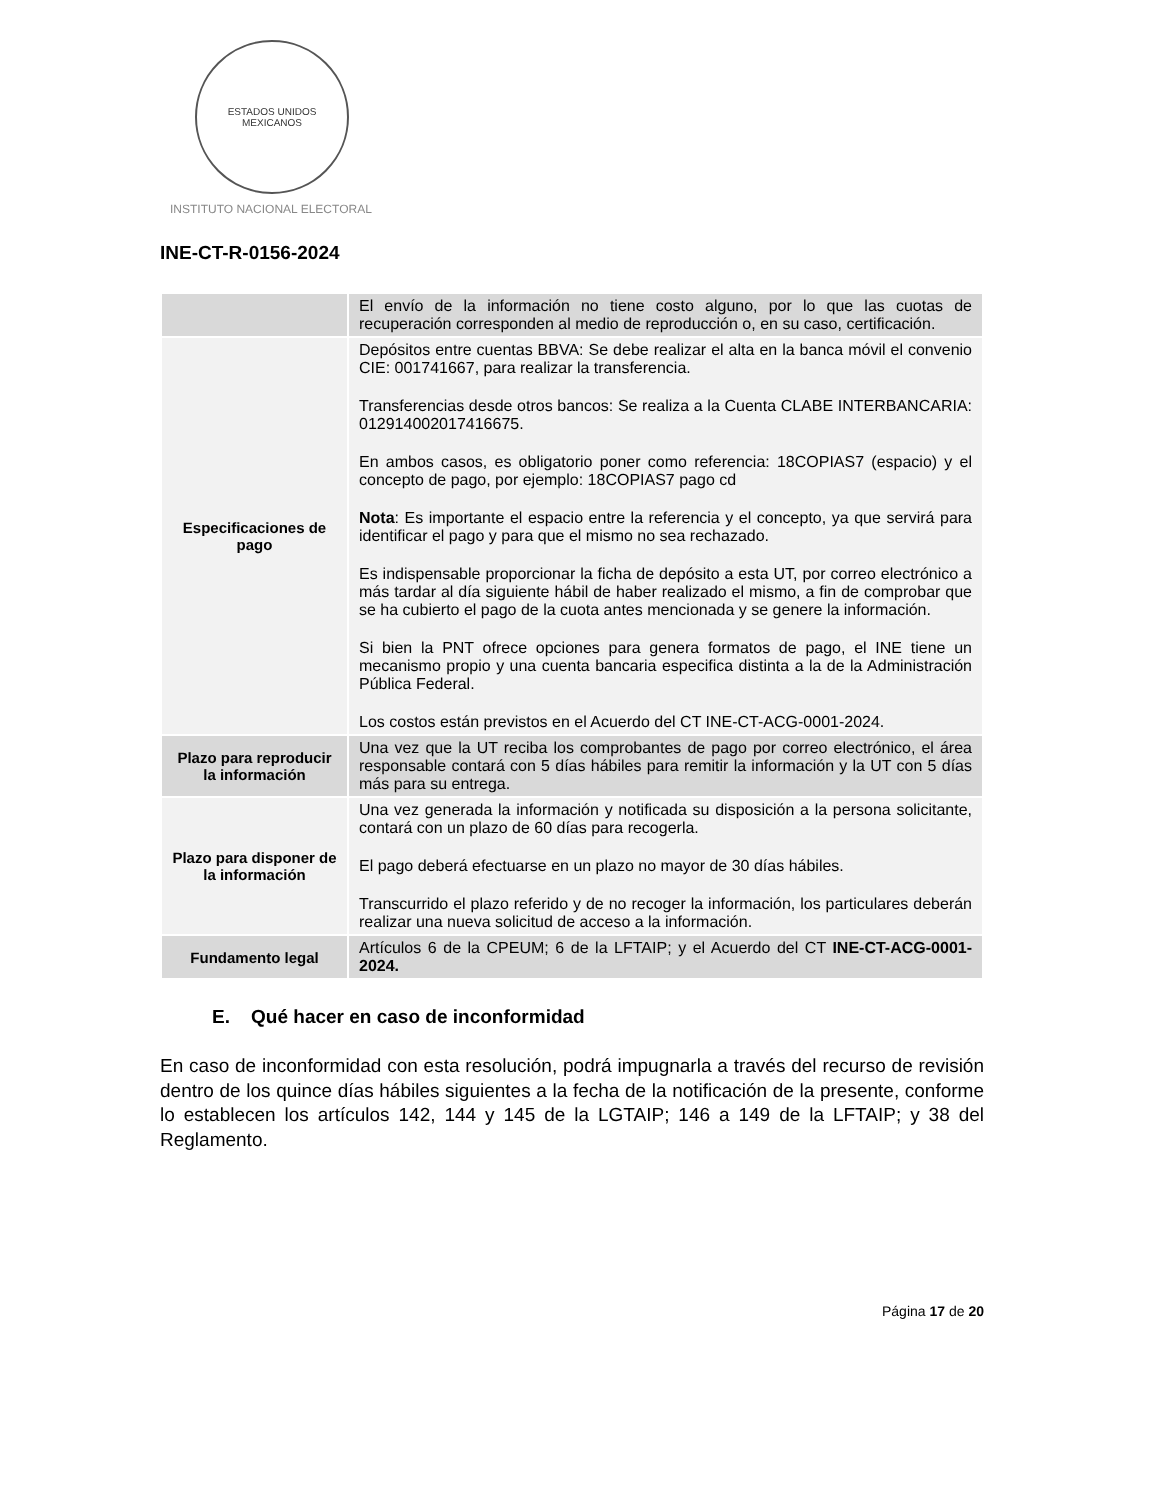ESTADOS UNIDOS MEXICANOS
INSTITUTO NACIONAL ELECTORAL
INE-CT-R-0156-2024
| | El envío de la información no tiene costo alguno, por lo que las cuotas de recuperación corresponden al medio de reproducción o, en su caso, certificación. |
| Especificaciones de pago | Depósitos entre cuentas BBVA: Se debe realizar el alta en la banca móvil el convenio CIE: 001741667, para realizar la transferencia. Transferencias desde otros bancos: Se realiza a la Cuenta CLABE INTERBANCARIA: 012914002017416675. En ambos casos, es obligatorio poner como referencia: 18COPIAS7 (espacio) y el concepto de pago, por ejemplo: 18COPIAS7 pago cd Nota : Es importante el espacio entre la referencia y el concepto, ya que servirá para identificar el pago y para que el mismo no sea rechazado. Es indispensable proporcionar la ficha de depósito a esta UT, por correo electrónico a más tardar al día siguiente hábil de haber realizado el mismo, a fin de comprobar que se ha cubierto el pago de la cuota antes mencionada y se genere la información. Si bien la PNT ofrece opciones para genera formatos de pago, el INE tiene un mecanismo propio y una cuenta bancaria especifica distinta a la de la Administración Pública Federal. Los costos están previstos en el Acuerdo del CT INE-CT-ACG-0001-2024. |
| Plazo para reproducir la información | Una vez que la UT reciba los comprobantes de pago por correo electrónico, el área responsable contará con 5 días hábiles para remitir la información y la UT con 5 días más para su entrega. |
| Plazo para disponer de la información | Una vez generada la información y notificada su disposición a la persona solicitante, contará con un plazo de 60 días para recogerla. El pago deberá efectuarse en un plazo no mayor de 30 días hábiles. Transcurrido el plazo referido y de no recoger la información, los particulares deberán realizar una nueva solicitud de acceso a la información. |
| Fundamento legal | Artículos 6 de la CPEUM; 6 de la LFTAIP; y el Acuerdo del CT INE-CT-ACG-0001-2024. |
E. Qué hacer en caso de inconformidad
En caso de inconformidad con esta resolución, podrá impugnarla a través del recurso de revisión dentro de los quince días hábiles siguientes a la fecha de la notificación de la presente, conforme lo establecen los artículos 142, 144 y 145 de la LGTAIP; 146 a 149 de la LFTAIP; y 38 del Reglamento.
Página 17 de 20